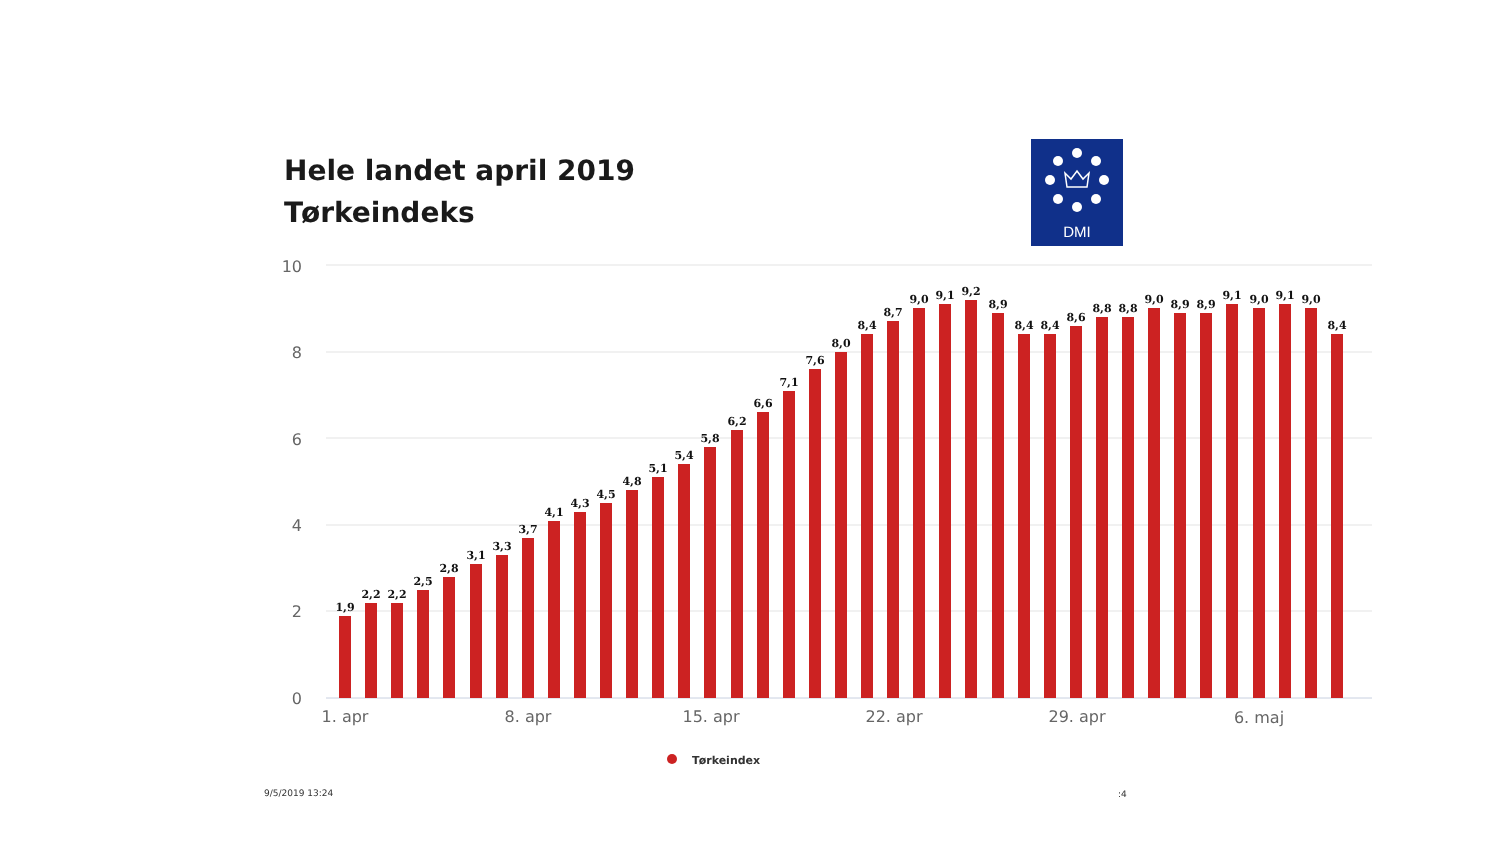Hele landet april 2019
Tørkeindeks
DMI
10
8
6
4
2
0
1,9
2,2
2,2
2,5
2,8
3,1
3,3
3,7
4,1
4,3
4,5
4,8
5,1
5,4
5,8
6,2
6,6
7,1
7,6
8,0
8,4
8,7
9,0
9,1
9,2
8,9
8,4
8,4
8,6
8,8
8,8
9,0
8,9
8,9
9,1
9,0
9,1
9,0
8,4
1. apr
8. apr
15. apr
22. apr
29. apr
6. maj
Tørkeindex
9/5/2019 13:24 :4